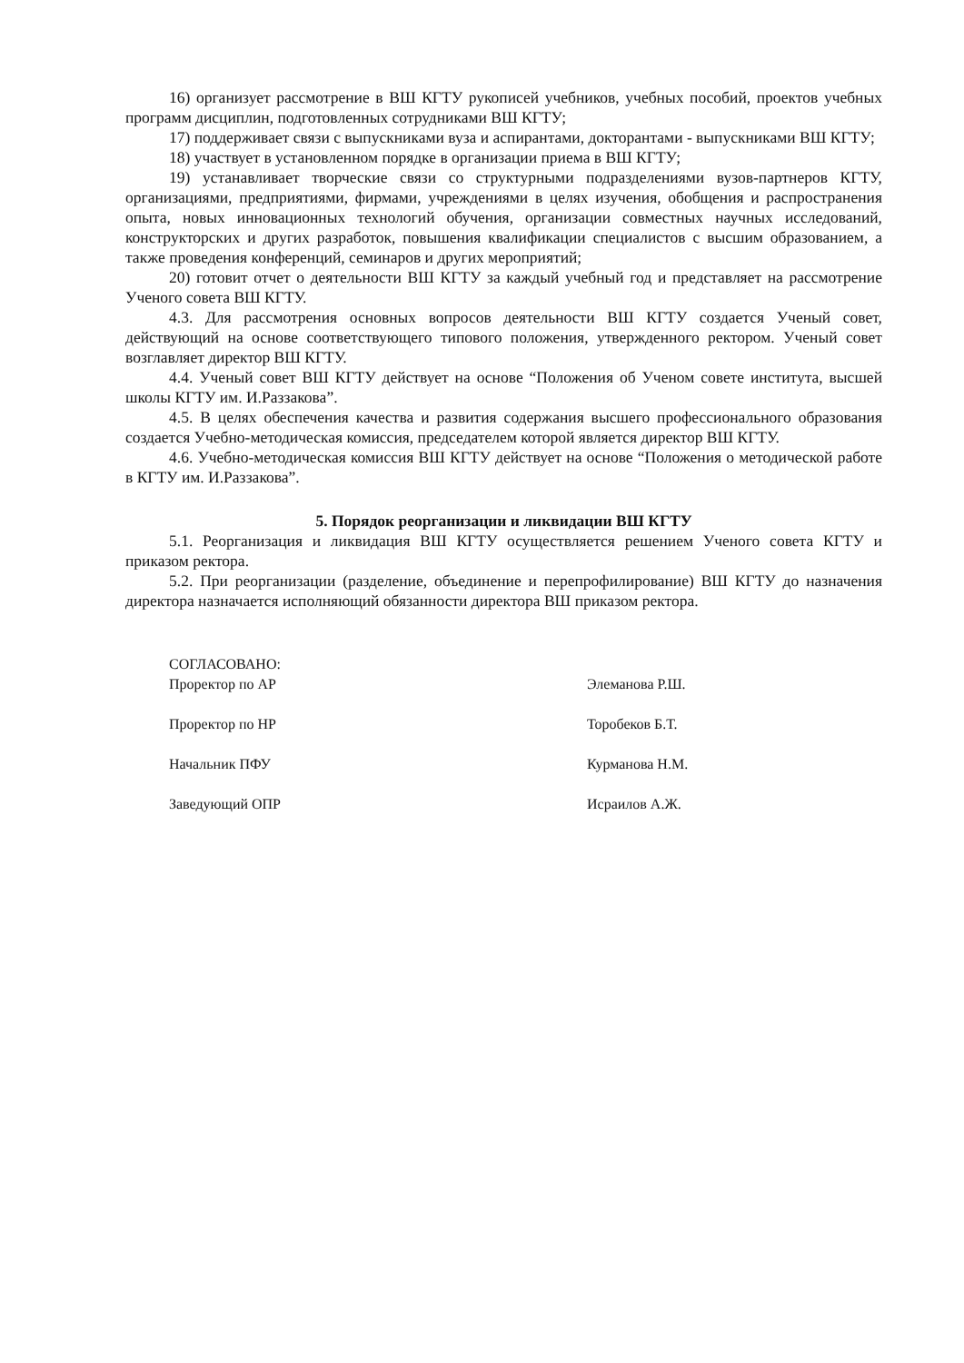16) организует рассмотрение в ВШ КГТУ рукописей учебников, учебных пособий, проектов учебных программ дисциплин, подготовленных сотрудниками ВШ КГТУ;
17) поддерживает связи с выпускниками вуза и аспирантами, докторантами - выпускниками ВШ КГТУ;
18) участвует в установленном порядке в организации приема в ВШ КГТУ;
19) устанавливает творческие связи со структурными подразделениями вузов-партнеров КГТУ, организациями, предприятиями, фирмами, учреждениями в целях изучения, обобщения и распространения опыта, новых инновационных технологий обучения, организации совместных научных исследований, конструкторских и других разработок, повышения квалификации специалистов с высшим образованием, а также проведения конференций, семинаров и других мероприятий;
20) готовит отчет о деятельности ВШ КГТУ за каждый учебный год и представляет на рассмотрение Ученого совета ВШ КГТУ.
4.3. Для рассмотрения основных вопросов деятельности ВШ КГТУ создается Ученый совет, действующий на основе соответствующего типового положения, утвержденного ректором. Ученый совет возглавляет директор ВШ КГТУ.
4.4. Ученый совет ВШ КГТУ действует на основе “Положения об Ученом совете института, высшей школы КГТУ им. И.Раззакова”.
4.5. В целях обеспечения качества и развития содержания высшего профессионального образования создается Учебно-методическая комиссия, председателем которой является директор ВШ КГТУ.
4.6. Учебно-методическая комиссия ВШ КГТУ действует на основе “Положения о методической работе в КГТУ им. И.Раззакова”.
5. Порядок реорганизации и ликвидации ВШ КГТУ
5.1. Реорганизация и ликвидация ВШ КГТУ осуществляется решением Ученого совета КГТУ и приказом ректора.
5.2. При реорганизации (разделение, объединение и перепрофилирование) ВШ КГТУ до назначения директора назначается исполняющий обязанности директора ВШ приказом ректора.
СОГЛАСОВАНО:
Проректор по АР
Элеманова Р.Ш.
Проректор по НР
Торобеков Б.Т.
Начальник ПФУ
Курманова Н.М.
Заведующий ОПР
Исраилов А.Ж.